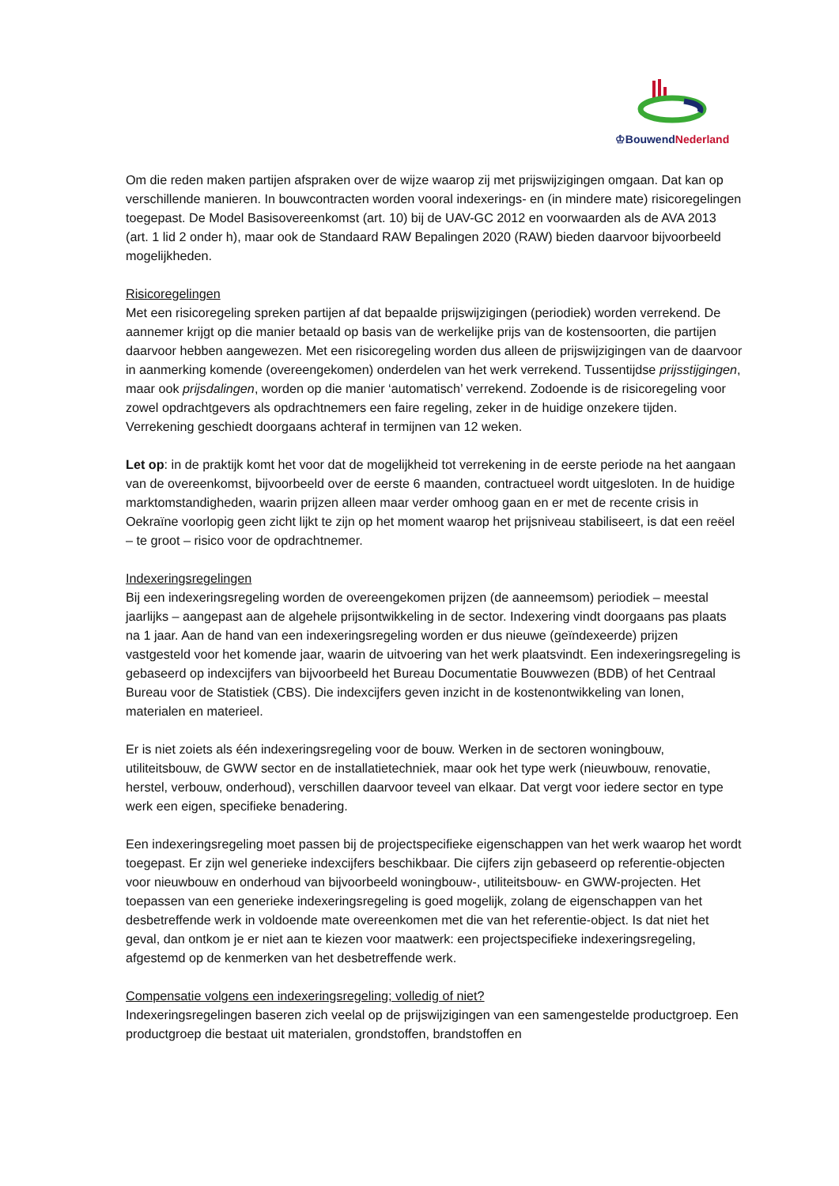♔BouwendNederland
Om die reden maken partijen afspraken over de wijze waarop zij met prijswijzigingen omgaan. Dat kan op verschillende manieren. In bouwcontracten worden vooral indexerings- en (in mindere mate) risicoregelingen toegepast. De Model Basisovereenkomst (art. 10) bij de UAV-GC 2012 en voorwaarden als de AVA 2013 (art. 1 lid 2 onder h), maar ook de Standaard RAW Bepalingen 2020 (RAW) bieden daarvoor bijvoorbeeld mogelijkheden.
Risicoregelingen
Met een risicoregeling spreken partijen af dat bepaalde prijswijzigingen (periodiek) worden verrekend. De aannemer krijgt op die manier betaald op basis van de werkelijke prijs van de kostensoorten, die partijen daarvoor hebben aangewezen. Met een risicoregeling worden dus alleen de prijswijzigingen van de daarvoor in aanmerking komende (overeengekomen) onderdelen van het werk verrekend. Tussentijdse prijsstijgingen, maar ook prijsdalingen, worden op die manier ‘automatisch’ verrekend. Zodoende is de risicoregeling voor zowel opdrachtgevers als opdrachtnemers een faire regeling, zeker in de huidige onzekere tijden. Verrekening geschiedt doorgaans achteraf in termijnen van 12 weken.
Let op: in de praktijk komt het voor dat de mogelijkheid tot verrekening in de eerste periode na het aangaan van de overeenkomst, bijvoorbeeld over de eerste 6 maanden, contractueel wordt uitgesloten. In de huidige marktomstandigheden, waarin prijzen alleen maar verder omhoog gaan en er met de recente crisis in Oekraïne voorlopig geen zicht lijkt te zijn op het moment waarop het prijsniveau stabiliseert, is dat een reëel – te groot – risico voor de opdrachtnemer.
Indexeringsregelingen
Bij een indexeringsregeling worden de overeengekomen prijzen (de aanneemsom) periodiek – meestal jaarlijks – aangepast aan de algehele prijsontwikkeling in de sector. Indexering vindt doorgaans pas plaats na 1 jaar. Aan de hand van een indexeringsregeling worden er dus nieuwe (geïndexeerde) prijzen vastgesteld voor het komende jaar, waarin de uitvoering van het werk plaatsvindt. Een indexeringsregeling is gebaseerd op indexcijfers van bijvoorbeeld het Bureau Documentatie Bouwwezen (BDB) of het Centraal Bureau voor de Statistiek (CBS). Die indexcijfers geven inzicht in de kostenontwikkeling van lonen, materialen en materieel.
Er is niet zoiets als één indexeringsregeling voor de bouw. Werken in de sectoren woningbouw, utiliteitsbouw, de GWW sector en de installatietechniek, maar ook het type werk (nieuwbouw, renovatie, herstel, verbouw, onderhoud), verschillen daarvoor teveel van elkaar. Dat vergt voor iedere sector en type werk een eigen, specifieke benadering.
Een indexeringsregeling moet passen bij de projectspecifieke eigenschappen van het werk waarop het wordt toegepast. Er zijn wel generieke indexcijfers beschikbaar. Die cijfers zijn gebaseerd op referentie-objecten voor nieuwbouw en onderhoud van bijvoorbeeld woningbouw-, utiliteitsbouw- en GWW-projecten. Het toepassen van een generieke indexeringsregeling is goed mogelijk, zolang de eigenschappen van het desbetreffende werk in voldoende mate overeenkomen met die van het referentie-object. Is dat niet het geval, dan ontkom je er niet aan te kiezen voor maatwerk: een projectspecifieke indexeringsregeling, afgestemd op de kenmerken van het desbetreffende werk.
Compensatie volgens een indexeringsregeling; volledig of niet?
Indexeringsregelingen baseren zich veelal op de prijswijzigingen van een samengestelde productgroep. Een productgroep die bestaat uit materialen, grondstoffen, brandstoffen en